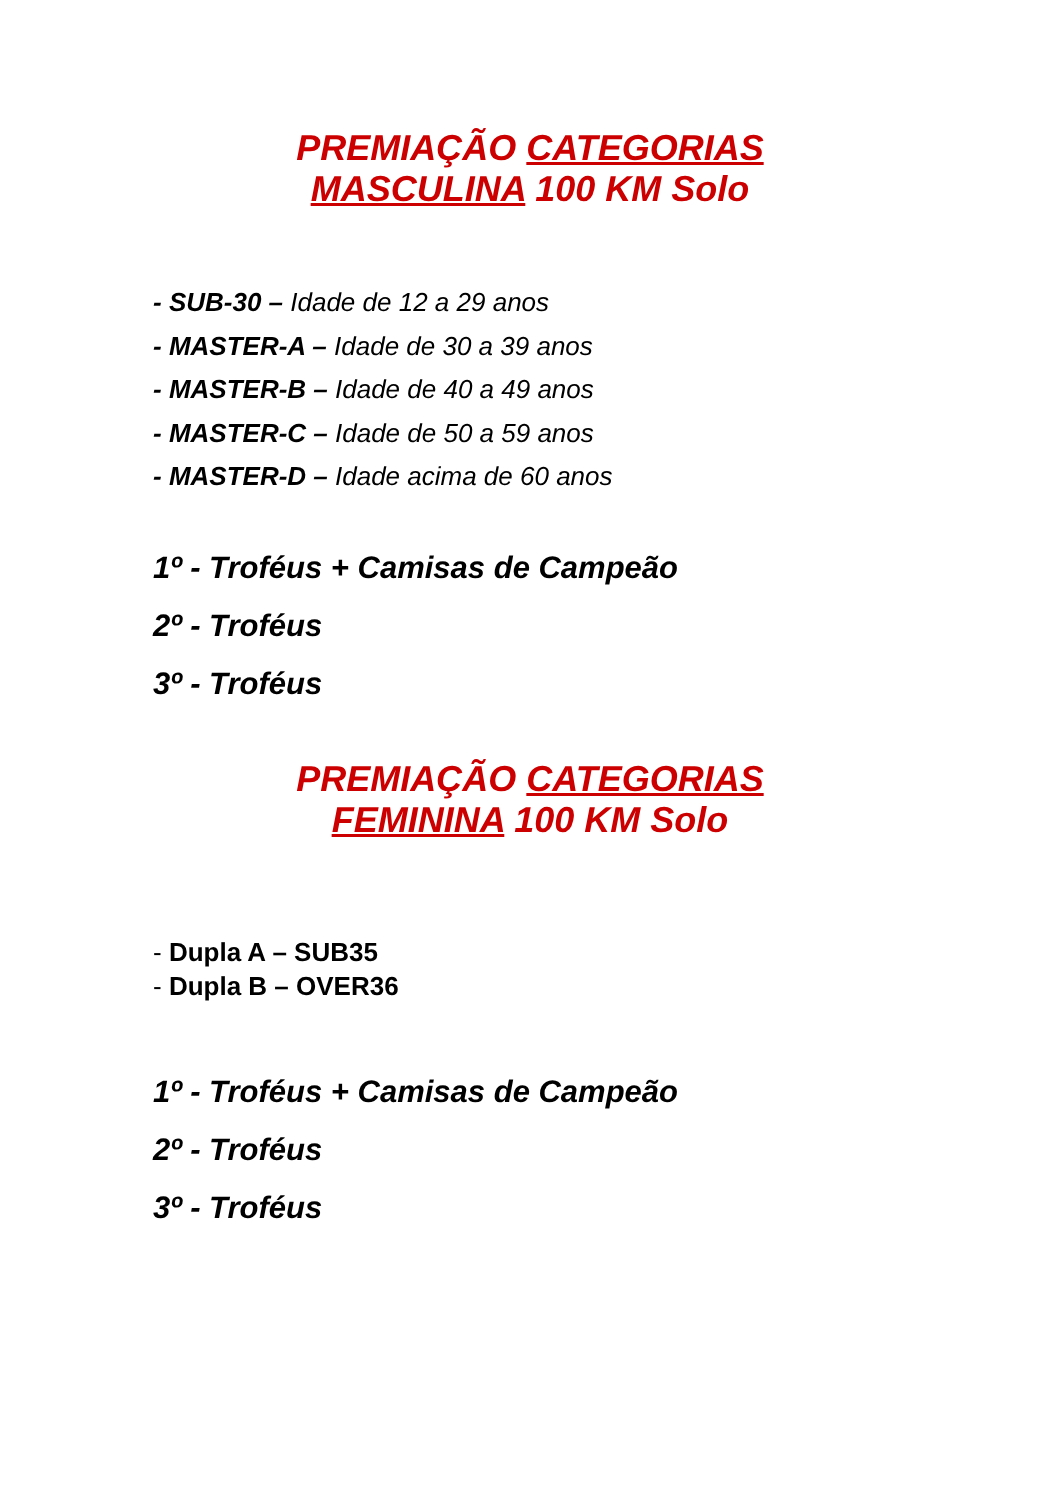PREMIAÇÃO CATEGORIAS
MASCULINA 100 KM Solo
- SUB-30 – Idade de 12 a 29 anos
- MASTER-A – Idade de 30 a 39 anos
- MASTER-B – Idade de 40 a 49 anos
- MASTER-C – Idade de 50 a 59 anos
- MASTER-D – Idade acima de 60 anos
1º - Troféus + Camisas de Campeão
2º - Troféus
3º - Troféus
PREMIAÇÃO CATEGORIAS
FEMININA 100 KM Solo
- Dupla A – SUB35
- Dupla B – OVER36
1º - Troféus + Camisas de Campeão
2º - Troféus
3º - Troféus